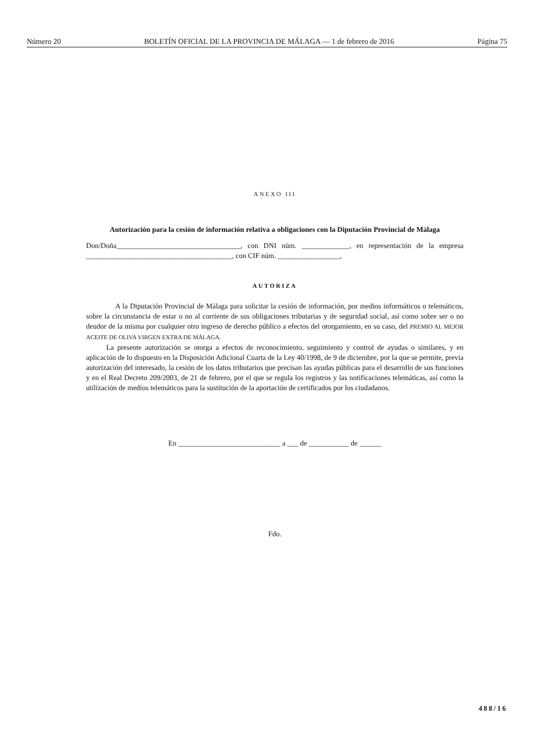Número 20 BOLETÍN OFICIAL DE LA PROVINCIA DE MÁLAGA — 1 de febrero de 2016 Página 75
ANEXO III
Autorización para la cesión de información relativa a obligaciones con la Diputación Provincial de Málaga
Don/Doña__________________________________, con DNI núm. _____________, en representación de la empresa ________________________________________, con CIF núm. _________________,
AUTORIZA
A la Diputación Provincial de Málaga para solicitar la cesión de información, por medios informáticos o telemáticos, sobre la circunstancia de estar o no al corriente de sus obligaciones tributarias y de seguridad social, así como sobre ser o no deudor de la misma por cualquier otro ingreso de derecho público a efectos del otorgamiento, en su caso, del PREMIO AL MEJOR ACEITE DE OLIVA VIRGEN EXTRA DE MÁLAGA.
La presente autorización se otorga a efectos de reconocimiento, seguimiento y control de ayudas o similares, y en aplicación de lo dispuesto en la Disposición Adicional Cuarta de la Ley 40/1998, de 9 de diciembre, por la que se permite, previa autorización del interesado, la cesión de los datos tributarios que precisan las ayudas públicas para el desarrollo de sus funciones y en el Real Decreto 209/2003, de 21 de febrero, por el que se regula los registros y las notificaciones telemáticas, así como la utilización de medios telemáticos para la sustitución de la aportación de certificados por los ciudadanos.
En ____________________________ a ___ de ___________ de ______
Fdo.
488/16